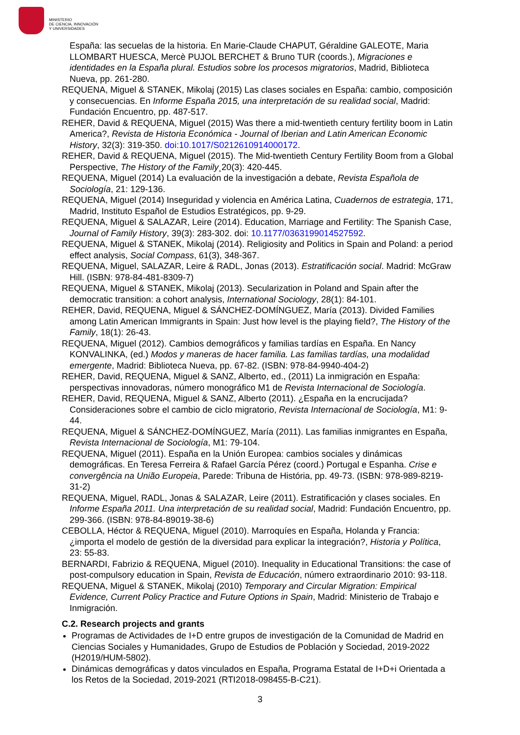MINISTERIO
DE CIENCIA, INNOVACIÓN
Y UNIVERSIDADES
España: las secuelas de la historia. En Marie-Claude CHAPUT, Géraldine GALEOTE, Maria LLOMBART HUESCA, Mercè PUJOL BERCHET & Bruno TUR (coords.), Migraciones e identidades en la España plural. Estudios sobre los procesos migratorios, Madrid, Biblioteca Nueva, pp. 261-280.
REQUENA, Miguel & STANEK, Mikolaj (2015) Las clases sociales en España: cambio, composición y consecuencias. En Informe España 2015, una interpretación de su realidad social, Madrid: Fundación Encuentro, pp. 487-517.
REHER, David & REQUENA, Miguel (2015) Was there a mid-twentieth century fertility boom in Latin America?, Revista de Historia Económica - Journal of Iberian and Latin American Economic History, 32(3): 319-350. doi:10.1017/S0212610914000172.
REHER, David & REQUENA, Miguel (2015). The Mid-twentieth Century Fertility Boom from a Global Perspective, The History of the Family¸20(3): 420-445.
REQUENA, Miguel (2014) La evaluación de la investigación a debate, Revista Española de Sociología, 21: 129-136.
REQUENA, Miguel (2014) Inseguridad y violencia en América Latina, Cuadernos de estrategia, 171, Madrid, Instituto Español de Estudios Estratégicos, pp. 9-29.
REQUENA, Miguel & SALAZAR, Leire (2014). Education, Marriage and Fertility: The Spanish Case, Journal of Family History, 39(3): 283-302. doi: 10.1177/0363199014527592.
REQUENA, Miguel & STANEK, Mikolaj (2014). Religiosity and Politics in Spain and Poland: a period effect analysis, Social Compass, 61(3), 348-367.
REQUENA, Miguel, SALAZAR, Leire & RADL, Jonas (2013). Estratificación social. Madrid: McGraw Hill. (ISBN: 978-84-481-8309-7)
REQUENA, Miguel & STANEK, Mikolaj (2013). Secularization in Poland and Spain after the democratic transition: a cohort analysis, International Sociology, 28(1): 84-101.
REHER, David, REQUENA, Miguel & SÁNCHEZ-DOMÍNGUEZ, María (2013). Divided Families among Latin American Immigrants in Spain: Just how level is the playing field?, The History of the Family, 18(1): 26-43.
REQUENA, Miguel (2012). Cambios demográficos y familias tardías en España. En Nancy KONVALINKA, (ed.) Modos y maneras de hacer familia. Las familias tardías, una modalidad emergente, Madrid: Biblioteca Nueva, pp. 67-82. (ISBN: 978-84-9940-404-2)
REHER, David, REQUENA, Miguel & SANZ, Alberto, ed., (2011) La inmigración en España: perspectivas innovadoras, número monográfico M1 de Revista Internacional de Sociología.
REHER, David, REQUENA, Miguel & SANZ, Alberto (2011). ¿España en la encrucijada? Consideraciones sobre el cambio de ciclo migratorio, Revista Internacional de Sociología, M1: 9-44.
REQUENA, Miguel & SÁNCHEZ-DOMÍNGUEZ, María (2011). Las familias inmigrantes en España, Revista Internacional de Sociología, M1: 79-104.
REQUENA, Miguel (2011). España en la Unión Europea: cambios sociales y dinámicas demográficas. En Teresa Ferreira & Rafael García Pérez (coord.) Portugal e Espanha. Crise e convergência na União Europeia, Parede: Tribuna de História, pp. 49-73. (ISBN: 978-989-8219-31-2)
REQUENA, Miguel, RADL, Jonas & SALAZAR, Leire (2011). Estratificación y clases sociales. En Informe España 2011. Una interpretación de su realidad social, Madrid: Fundación Encuentro, pp. 299-366. (ISBN: 978-84-89019-38-6)
CEBOLLA, Héctor & REQUENA, Miguel (2010). Marroquíes en España, Holanda y Francia: ¿importa el modelo de gestión de la diversidad para explicar la integración?, Historia y Política, 23: 55-83.
BERNARDI, Fabrizio & REQUENA, Miguel (2010). Inequality in Educational Transitions: the case of post-compulsory education in Spain, Revista de Educación, número extraordinario 2010: 93-118.
REQUENA, Miguel & STANEK, Mikolaj (2010) Temporary and Circular Migration: Empirical Evidence, Current Policy Practice and Future Options in Spain, Madrid: Ministerio de Trabajo e Inmigración.
C.2. Research projects and grants
Programas de Actividades de I+D entre grupos de investigación de la Comunidad de Madrid en Ciencias Sociales y Humanidades, Grupo de Estudios de Población y Sociedad, 2019-2022 (H2019/HUM-5802).
Dinámicas demográficas y datos vinculados en España, Programa Estatal de I+D+i Orientada a los Retos de la Sociedad, 2019-2021 (RTI2018-098455-B-C21).
3